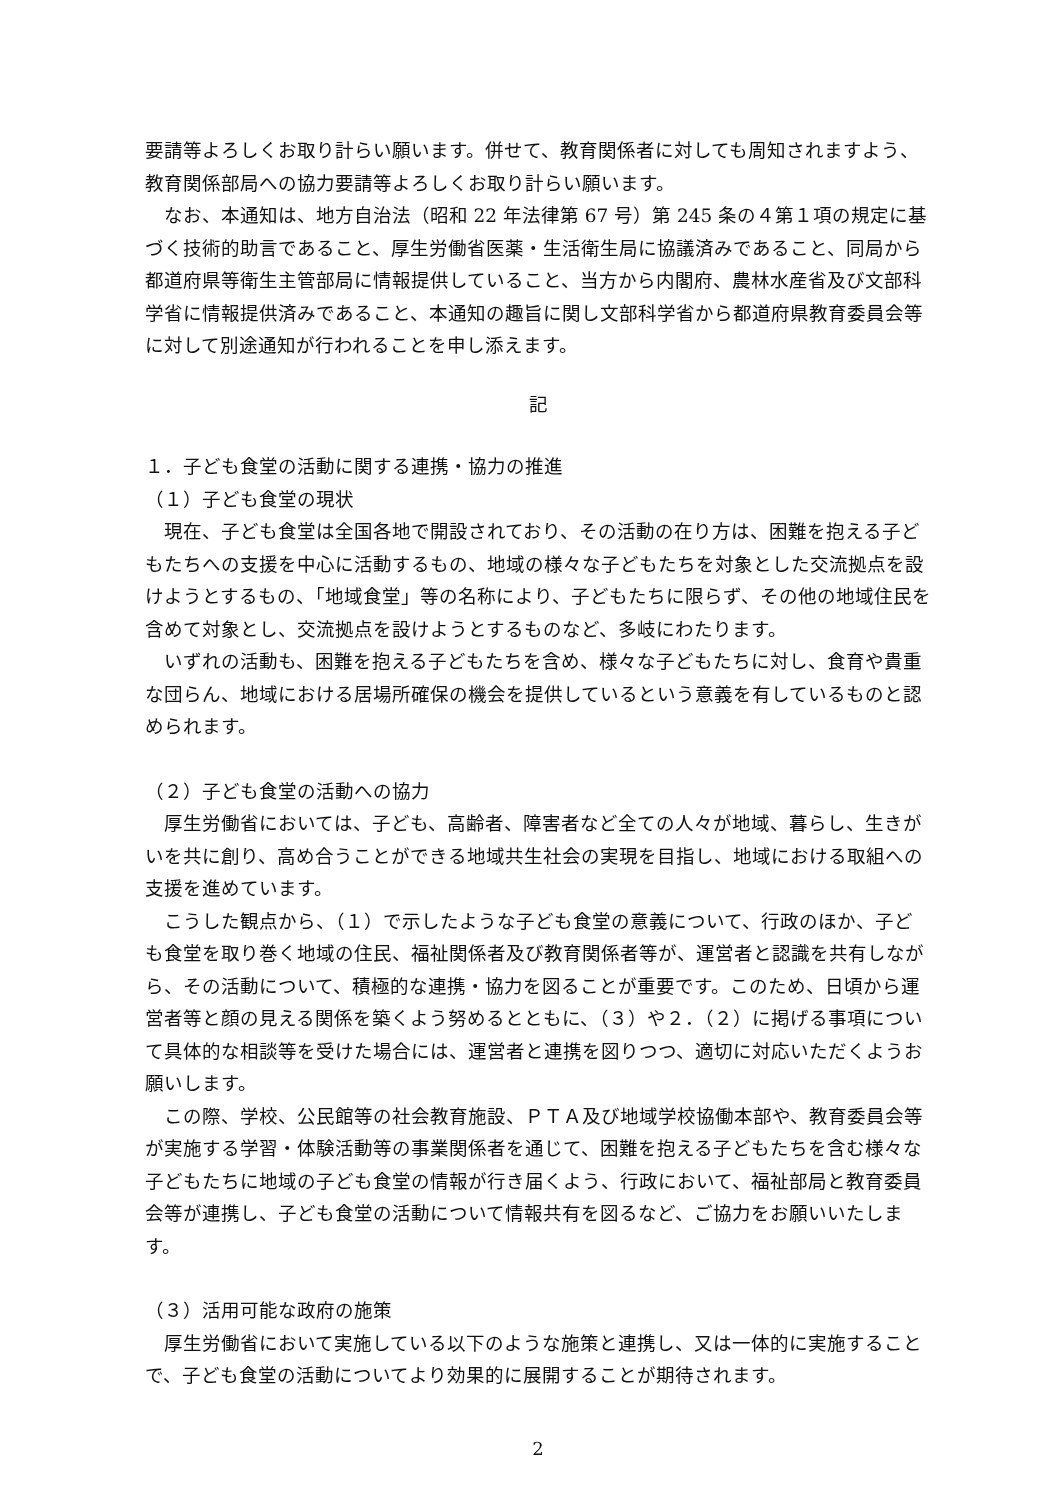要請等よろしくお取り計らい願います。併せて、教育関係者に対しても周知されますよう、教育関係部局への協力要請等よろしくお取り計らい願います。
なお、本通知は、地方自治法（昭和 22 年法律第 67 号）第 245 条の４第１項の規定に基づく技術的助言であること、厚生労働省医薬・生活衛生局に協議済みであること、同局から都道府県等衛生主管部局に情報提供していること、当方から内閣府、農林水産省及び文部科学省に情報提供済みであること、本通知の趣旨に関し文部科学省から都道府県教育委員会等に対して別途通知が行われることを申し添えます。
記
１．子ども食堂の活動に関する連携・協力の推進
（１）子ども食堂の現状
現在、子ども食堂は全国各地で開設されており、その活動の在り方は、困難を抱える子どもたちへの支援を中心に活動するもの、地域の様々な子どもたちを対象とした交流拠点を設けようとするもの、「地域食堂」等の名称により、子どもたちに限らず、その他の地域住民を含めて対象とし、交流拠点を設けようとするものなど、多岐にわたります。
いずれの活動も、困難を抱える子どもたちを含め、様々な子どもたちに対し、食育や貴重な団らん、地域における居場所確保の機会を提供しているという意義を有しているものと認められます。
（２）子ども食堂の活動への協力
厚生労働省においては、子ども、高齢者、障害者など全ての人々が地域、暮らし、生きがいを共に創り、高め合うことができる地域共生社会の実現を目指し、地域における取組への支援を進めています。
こうした観点から、（１）で示したような子ども食堂の意義について、行政のほか、子ども食堂を取り巻く地域の住民、福祉関係者及び教育関係者等が、運営者と認識を共有しながら、その活動について、積極的な連携・協力を図ることが重要です。このため、日頃から運営者等と顔の見える関係を築くよう努めるとともに、（３）や２．（２）に掲げる事項について具体的な相談等を受けた場合には、運営者と連携を図りつつ、適切に対応いただくようお願いします。
この際、学校、公民館等の社会教育施設、ＰＴＡ及び地域学校協働本部や、教育委員会等が実施する学習・体験活動等の事業関係者を通じて、困難を抱える子どもたちを含む様々な子どもたちに地域の子ども食堂の情報が行き届くよう、行政において、福祉部局と教育委員会等が連携し、子ども食堂の活動について情報共有を図るなど、ご協力をお願いいたします。
（３）活用可能な政府の施策
厚生労働省において実施している以下のような施策と連携し、又は一体的に実施することで、子ども食堂の活動についてより効果的に展開することが期待されます。
2